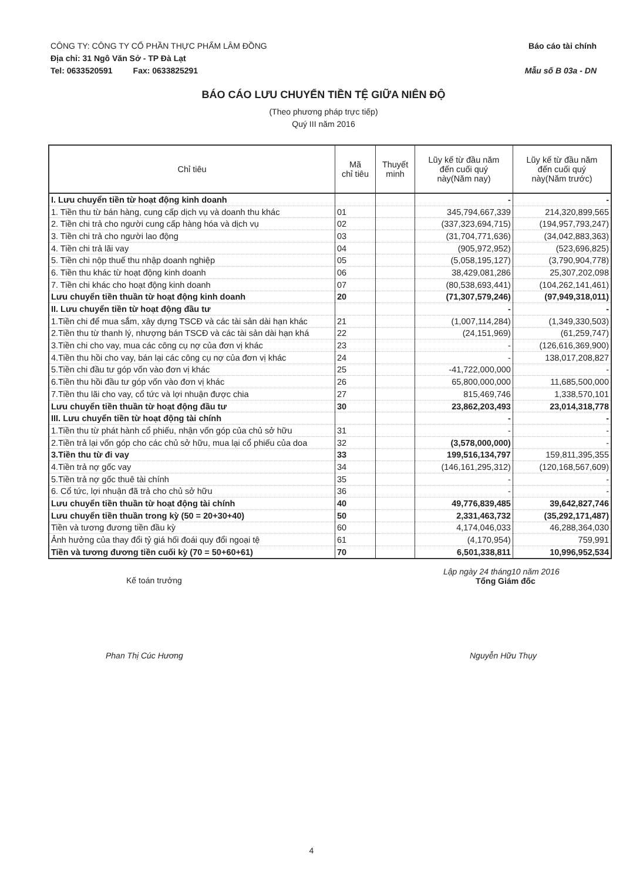CÔNG TY: CÔNG TY CỔ PHẦN THỰC PHẨM LÂM ĐỒNG Báo cáo tài chính
Địa chỉ: 31 Ngô Văn Sở - TP Đà Lạt
Tel: 0633520591 Fax: 0633825291 Mẫu số B 03a - DN
BÁO CÁO LƯU CHUYỂN TIỀN TỆ GIỮA NIÊN ĐỘ
(Theo phương pháp trực tiếp)
Quý III năm 2016
| Chỉ tiêu | Mã chỉ tiêu | Thuyết minh | Lũy kế từ đầu năm đến cuối quý này(Năm nay) | Lũy kế từ đầu năm đến cuối quý này(Năm trước) |
| --- | --- | --- | --- | --- |
| I. Lưu chuyển tiền từ hoạt động kinh doanh | | | - | - |
| 1. Tiền thu từ bán hàng, cung cấp dịch vụ và doanh thu khác | 01 | | 345,794,667,339 | 214,320,899,565 |
| 2. Tiền chi trả cho người cung cấp hàng hóa và dịch vụ | 02 | | (337,323,694,715) | (194,957,793,247) |
| 3. Tiền chi trả cho người lao động | 03 | | (31,704,771,636) | (34,042,883,363) |
| 4. Tiền chi trả lãi vay | 04 | | (905,972,952) | (523,696,825) |
| 5. Tiền chi nộp thuế thu nhập doanh nghiệp | 05 | | (5,058,195,127) | (3,790,904,778) |
| 6. Tiền thu khác từ hoạt động kinh doanh | 06 | | 38,429,081,286 | 25,307,202,098 |
| 7. Tiền chi khác cho hoạt động kinh doanh | 07 | | (80,538,693,441) | (104,262,141,461) |
| Lưu chuyển tiền thuần từ hoạt động kinh doanh | 20 | | (71,307,579,246) | (97,949,318,011) |
| II. Lưu chuyển tiền từ hoạt động đầu tư | | | - | - |
| 1.Tiền chi để mua sắm, xây dựng TSCĐ và các tài sản dài hạn khác | 21 | | (1,007,114,284) | (1,349,330,503) |
| 2.Tiền thu từ thanh lý, nhượng bán TSCĐ và các tài sản dài hạn khá | 22 | | (24,151,969) | (61,259,747) |
| 3.Tiền chi cho vay, mua các công cụ nợ của đơn vị khác | 23 | | - | (126,616,369,900) |
| 4.Tiền thu hồi cho vay, bán lại các công cụ nợ của đơn vị khác | 24 | | - | 138,017,208,827 |
| 5.Tiền chi đầu tư góp vốn vào đơn vị khác | 25 | | -41,722,000,000 | - |
| 6.Tiền thu hồi đầu tư góp vốn vào đơn vị khác | 26 | | 65,800,000,000 | 11,685,500,000 |
| 7.Tiền thu lãi cho vay, cổ tức và lợi nhuận được chia | 27 | | 815,469,746 | 1,338,570,101 |
| Lưu chuyển tiền thuần từ hoạt động đầu tư | 30 | | 23,862,203,493 | 23,014,318,778 |
| III. Lưu chuyển tiền từ hoạt động tài chính | | | - | - |
| 1.Tiền thu từ phát hành cổ phiếu, nhận vốn góp của chủ sở hữu | 31 | | - | - |
| 2.Tiền trả lại vốn góp cho các chủ sở hữu, mua lại cổ phiếu của doa | 32 | | (3,578,000,000) | - |
| 3.Tiền thu từ đi vay | 33 | | 199,516,134,797 | 159,811,395,355 |
| 4.Tiền trả nợ gốc vay | 34 | | (146,161,295,312) | (120,168,567,609) |
| 5.Tiền trả nợ gốc thuê tài chính | 35 | | - | - |
| 6. Cổ tức, lợi nhuận đã trả cho chủ sở hữu | 36 | | - | - |
| Lưu chuyển tiền thuần từ hoạt động tài chính | 40 | | 49,776,839,485 | 39,642,827,746 |
| Lưu chuyển tiền thuần trong kỳ (50 = 20+30+40) | 50 | | 2,331,463,732 | (35,292,171,487) |
| Tiền và tương đương tiền đầu kỳ | 60 | | 4,174,046,033 | 46,288,364,030 |
| Ảnh hưởng của thay đổi tỷ giá hối đoái quy đổi ngoại tệ | 61 | | (4,170,954) | 759,991 |
| Tiền và tương đương tiền cuối kỳ (70 = 50+60+61) | 70 | | 6,501,338,811 | 10,996,952,534 |
Kế toán trưởng
Lập ngày 24 tháng10 năm 2016
Tổng Giám đốc
Phan Thị Cúc Hương Nguyễn Hữu Thụy
4